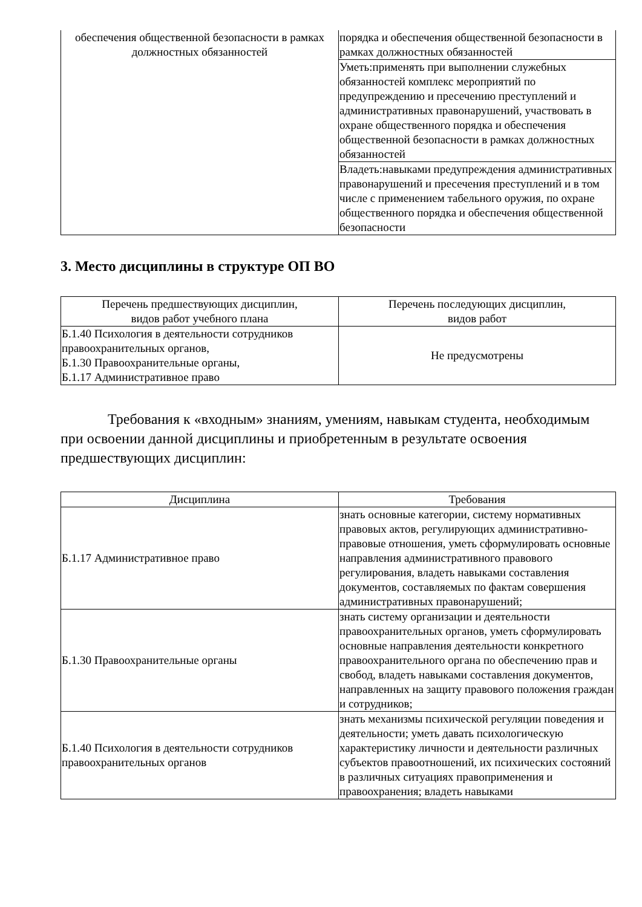| обеспечения общественной безопасности в рамках должностных обязанностей | порядка и обеспечения общественной безопасности в рамках должностных обязанностей |
| | Уметь:применять при выполнении служебных обязанностей комплекс мероприятий по предупреждению и пресечению преступлений и административных правонарушений, участвовать в охране общественного порядка и обеспечения общественной безопасности в рамках должностных обязанностей |
| | Владеть:навыками предупреждения административных правонарушений и пресечения преступлений и в том числе с применением табельного оружия, по охране общественного порядка и обеспечения общественной безопасности |
3. Место дисциплины в структуре ОП ВО
| Перечень предшествующих дисциплин, видов работ учебного плана | Перечень последующих дисциплин, видов работ |
| Б.1.40 Психология в деятельности сотрудников правоохранительных органов, Б.1.30 Правоохранительные органы, Б.1.17 Административное право | Не предусмотрены |
Требования к «входным» знаниям, умениям, навыкам студента, необходимым при освоении данной дисциплины и приобретенным в результате освоения предшествующих дисциплин:
| Дисциплина | Требования |
| Б.1.17 Административное право | знать основные категории, систему нормативных правовых актов, регулирующих административно-правовые отношения, уметь сформулировать основные направления административного правового регулирования, владеть навыками составления документов, составляемых по фактам совершения административных правонарушений; |
| Б.1.30 Правоохранительные органы | знать систему организации и деятельности правоохранительных органов, уметь сформулировать основные направления деятельности конкретного правоохранительного органа по обеспечению прав и свобод, владеть навыками составления документов, направленных на защиту правового положения граждан и сотрудников; |
| Б.1.40 Психология в деятельности сотрудников правоохранительных органов | знать механизмы психической регуляции поведения и деятельности; уметь давать психологическую характеристику личности и деятельности различных субъектов правоотношений, их психических состояний в различных ситуациях правоприменения и правоохранения; владеть навыками |